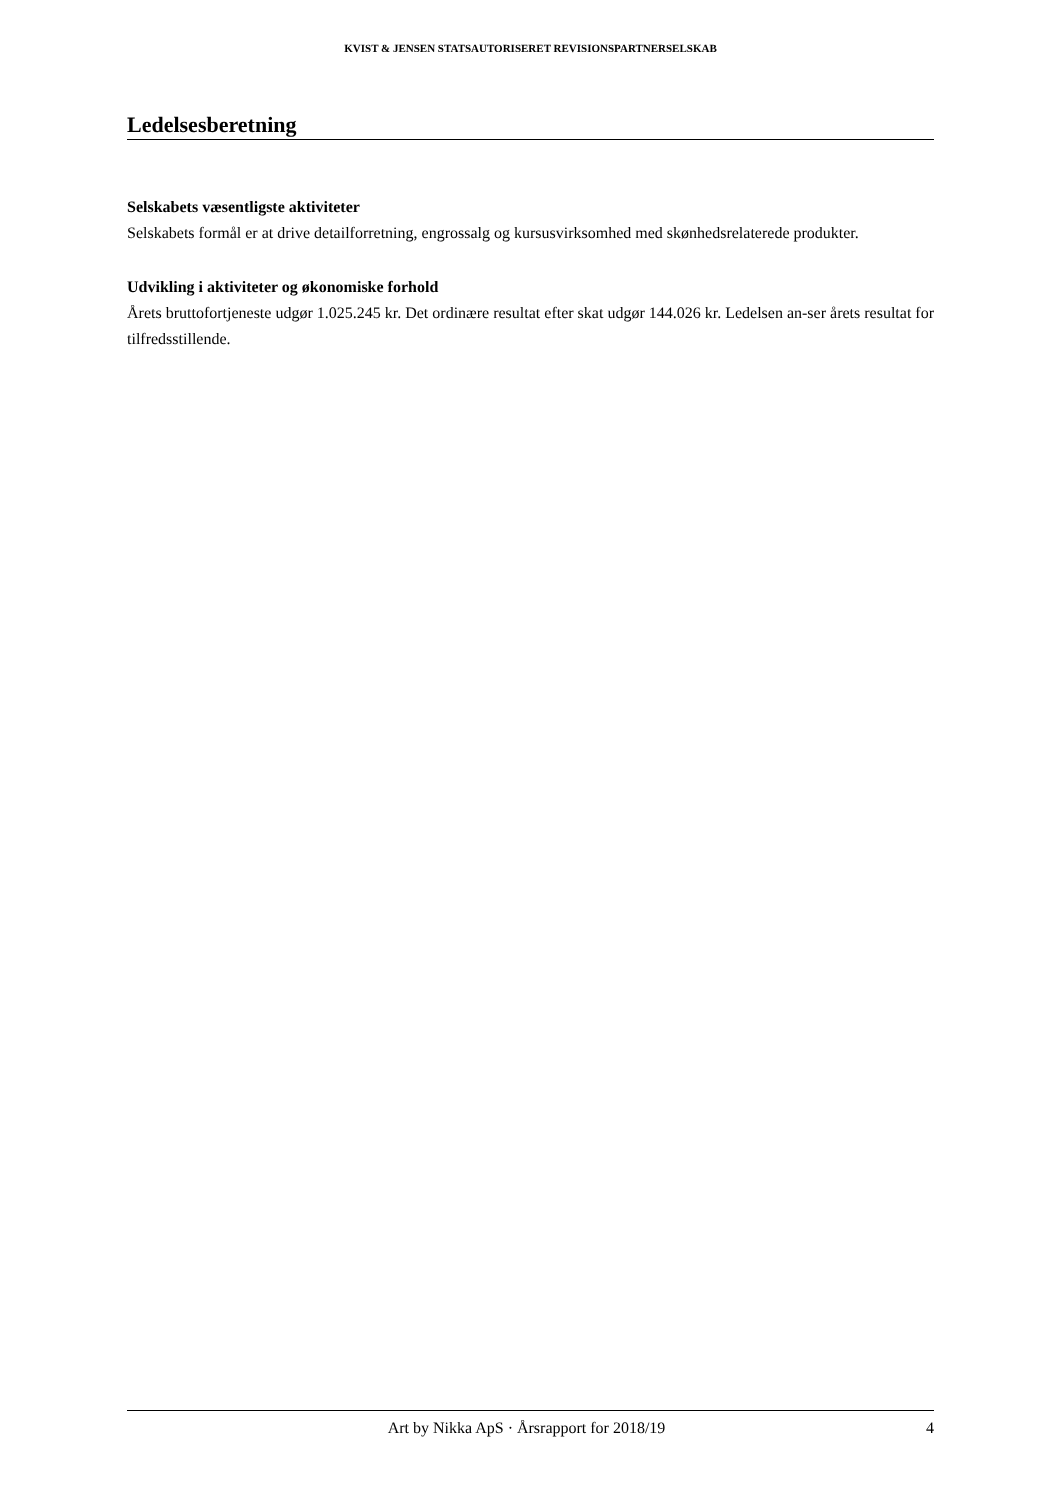KVIST & JENSEN STATSAUTORISERET REVISIONSPARTNERSELSKAB
Ledelsesberetning
Selskabets væsentligste aktiviteter
Selskabets formål er at drive detailforretning, engrossalg og kursusvirksomhed med skønhedsrelaterede produkter.
Udvikling i aktiviteter og økonomiske forhold
Årets bruttofortjeneste udgør 1.025.245 kr. Det ordinære resultat efter skat udgør 144.026 kr. Ledelsen an-ser årets resultat for tilfredsstillende.
Art by Nikka ApS · Årsrapport for 2018/19 4